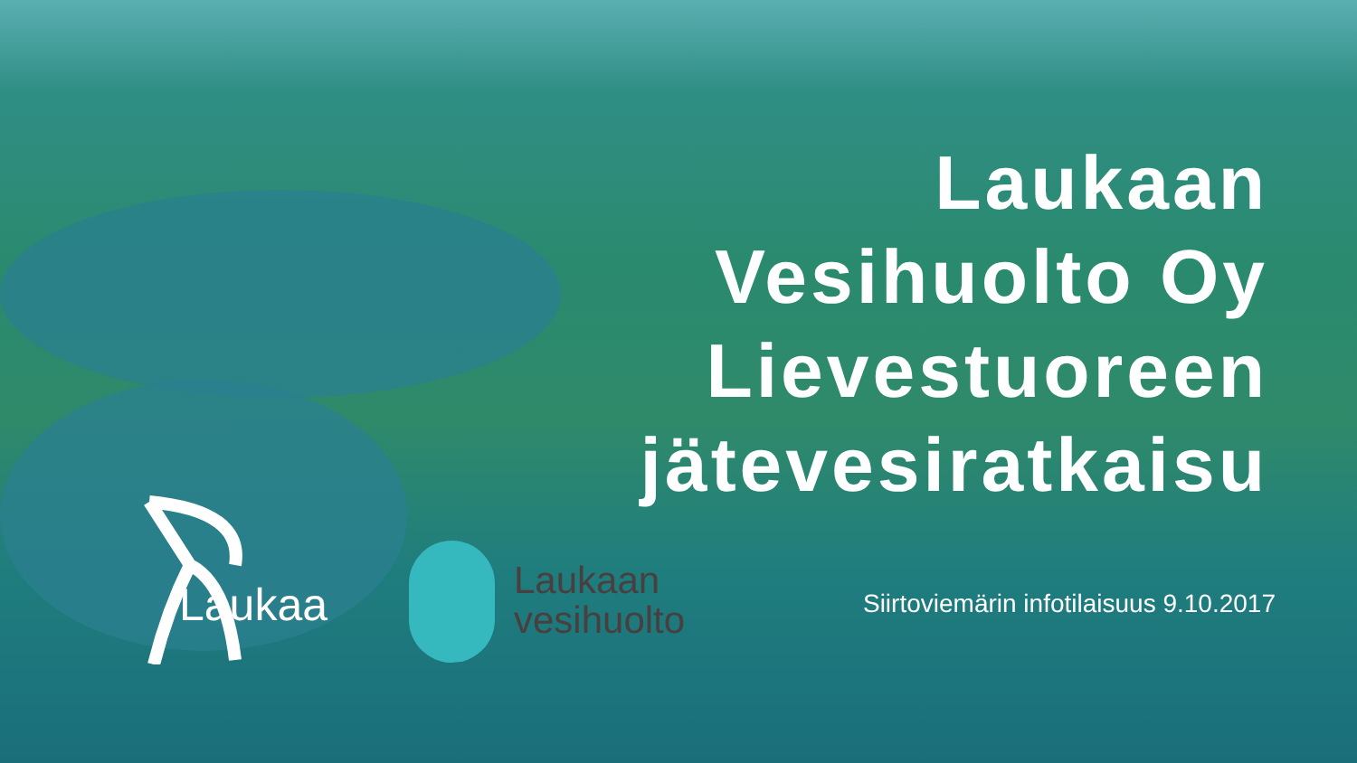Laukaan
Vesihuolto Oy
Lievestuoreen
jätevesiratkaisu
Laukaa
Laukaan
vesihuolto
Siirtoviemärin infotilaisuus 9.10.2017